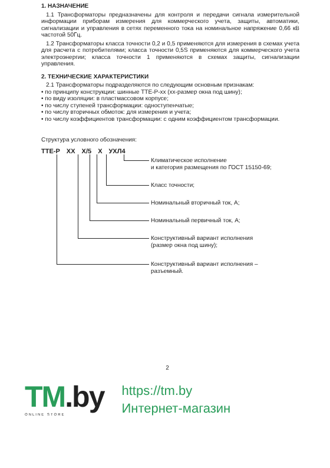1. НАЗНАЧЕНИЕ
1.1 Трансформаторы предназначены для контроля и передачи сигнала измерительной информации приборам измерения для коммерческого учета, защиты, автоматики, сигнализации и управления в сетях переменного тока на номинальное напряжение 0,66 кВ частотой 50Гц.
1.2 Трансформаторы класса точности 0,2 и 0,5 применяются для измерения в схемах учета для расчета с потребителями; класса точности 0,5S применяются для коммерческого учета электроэнергии; класса точности 1 применяются в схемах защиты, сигнализации управления.
2. ТЕХНИЧЕСКИЕ ХАРАКТЕРИСТИКИ
2.1 Трансформаторы подразделяются по следующим основным признакам:
• по принципу конструкции: шинные ТТЕ-Р-хх (хх-размер окна под шину);
• по виду изоляции: в пластмассовом корпусе;
• по числу ступеней трансформации: одноступенчатые;
• по числу вторичных обмоток: для измерения и учета;
• по числу коэффициентов трансформации: с одним коэффициентом трансформации.
Структура условного обозначения:
ТТЕ-Р ХХ Х/5 Х УХЛ4
Климатическое исполнение
и категория размещения по ГОСТ 15150-69;
Класс точности;
Номинальный вторичный ток, А;
Номинальный первичный ток, А;
Конструктивный вариант исполнения
(размер окна под шину);
Конструктивный вариант исполнения –
разъемный.
2
TM.by
ONLINE STORE
https://tm.by
Интернет-магазин